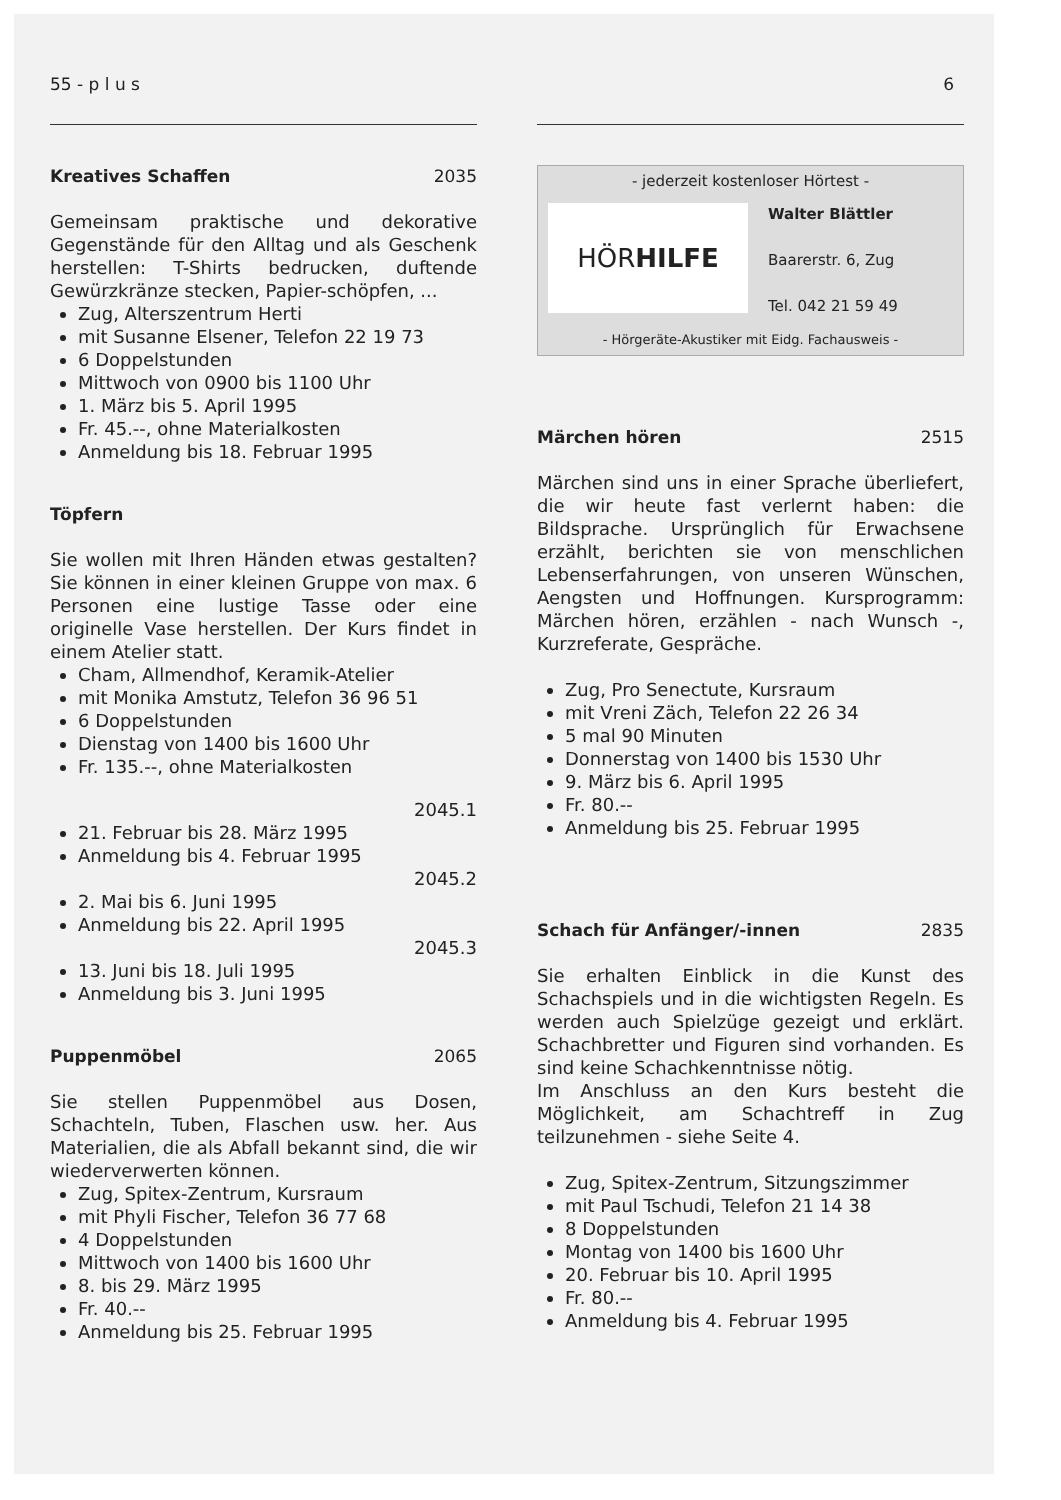55 - p l u s 6
Kreatives Schaffen 2035
Gemeinsam praktische und dekorative Gegenstände für den Alltag und als Geschenk herstellen: T-Shirts bedrucken, duftende Gewürzkränze stecken, Papier-schöpfen, ...
Zug, Alterszentrum Herti
mit Susanne Elsener, Telefon 22 19 73
6 Doppelstunden
Mittwoch von 0900 bis 1100 Uhr
1. März bis 5. April 1995
Fr. 45.--, ohne Materialkosten
Anmeldung bis 18. Februar 1995
Töpfern
Sie wollen mit Ihren Händen etwas gestalten? Sie können in einer kleinen Gruppe von max. 6 Personen eine lustige Tasse oder eine originelle Vase herstellen. Der Kurs findet in einem Atelier statt.
Cham, Allmendhof, Keramik-Atelier
mit Monika Amstutz, Telefon 36 96 51
6 Doppelstunden
Dienstag von 1400 bis 1600 Uhr
Fr. 135.--, ohne Materialkosten
2045.1
21. Februar bis 28. März 1995
Anmeldung bis 4. Februar 1995
2045.2
2. Mai bis 6. Juni 1995
Anmeldung bis 22. April 1995
2045.3
13. Juni bis 18. Juli 1995
Anmeldung bis 3. Juni 1995
Puppenmöbel 2065
Sie stellen Puppenmöbel aus Dosen, Schachteln, Tuben, Flaschen usw. her. Aus Materialien, die als Abfall bekannt sind, die wir wiederverwerten können.
Zug, Spitex-Zentrum, Kursraum
mit Phyli Fischer, Telefon 36 77 68
4 Doppelstunden
Mittwoch von 1400 bis 1600 Uhr
8. bis 29. März 1995
Fr. 40.--
Anmeldung bis 25. Februar 1995
- jederzeit kostenloser Hörtest -
HÖR HILFE
Walter Blättler
Baarerstr. 6, Zug
Tel. 042 21 59 49
- Hörgeräte-Akustiker mit Eidg. Fachausweis -
Märchen hören 2515
Märchen sind uns in einer Sprache überliefert, die wir heute fast verlernt haben: die Bildsprache. Ursprünglich für Erwachsene erzählt, berichten sie von menschlichen Lebenserfahrungen, von unseren Wünschen, Aengsten und Hoffnungen. Kursprogramm: Märchen hören, erzählen - nach Wunsch -, Kurzreferate, Gespräche.
Zug, Pro Senectute, Kursraum
mit Vreni Zäch, Telefon 22 26 34
5 mal 90 Minuten
Donnerstag von 1400 bis 1530 Uhr
9. März bis 6. April 1995
Fr. 80.--
Anmeldung bis 25. Februar 1995
Schach für Anfänger/-innen 2835
Sie erhalten Einblick in die Kunst des Schachspiels und in die wichtigsten Regeln. Es werden auch Spielzüge gezeigt und erklärt. Schachbretter und Figuren sind vorhanden. Es sind keine Schachkenntnisse nötig.
Im Anschluss an den Kurs besteht die Möglichkeit, am Schachtreff in Zug teilzunehmen - siehe Seite 4.
Zug, Spitex-Zentrum, Sitzungszimmer
mit Paul Tschudi, Telefon 21 14 38
8 Doppelstunden
Montag von 1400 bis 1600 Uhr
20. Februar bis 10. April 1995
Fr. 80.--
Anmeldung bis 4. Februar 1995